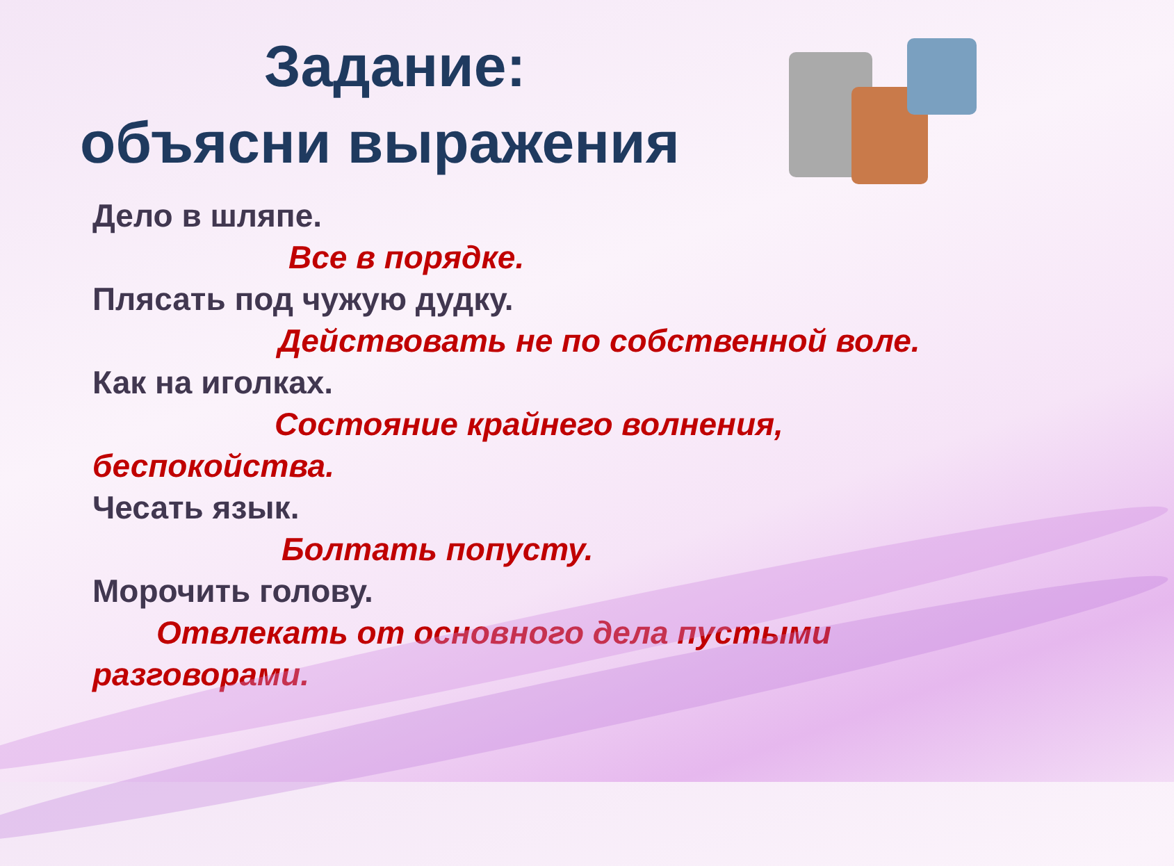Задание:
объясни выражения
Дело в шляпе.
Все в порядке.
Плясать под чужую дудку.
Действовать не по собственной воле.
Как на иголках.
Состояние крайнего волнения,
беспокойства.
Чесать язык.
Болтать попусту.
Морочить голову.
Отвлекать от основного дела пустыми
разговорами.